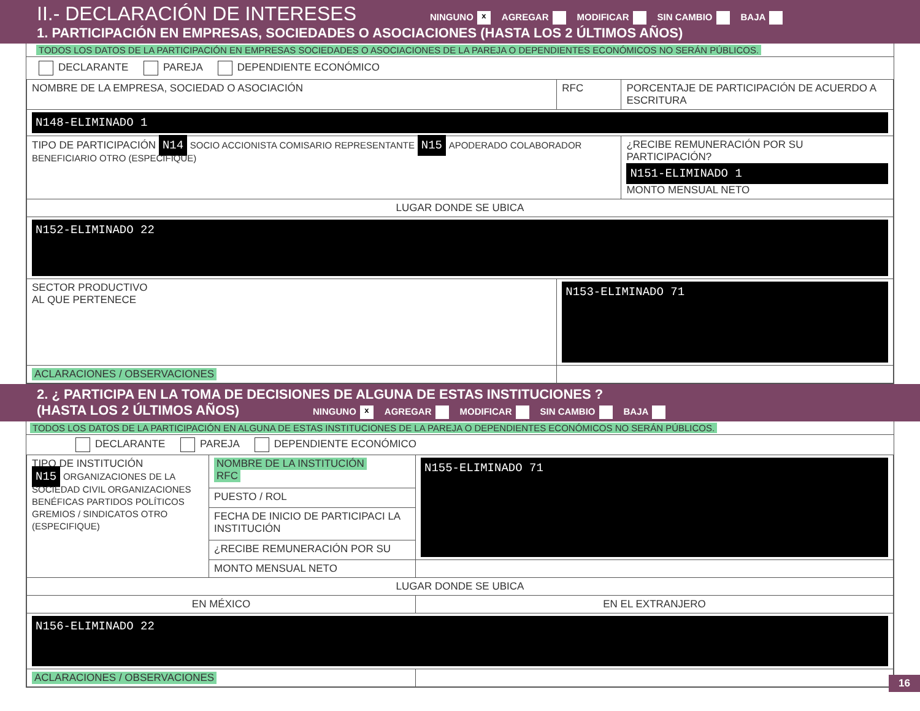II.- DECLARACIÓN DE INTERESES NINGUNO x AGREGAR MODIFICAR SIN CAMBIO BAJA
1. PARTICIPACIÓN EN EMPRESAS, SOCIEDADES O ASOCIACIONES (HASTA LOS 2 ÚLTIMOS AÑOS)
TODOS LOS DATOS DE LA PARTICIPACIÓN EN EMPRESAS SOCIEDADES O ASOCIACIONES DE LA PAREJA O DEPENDIENTES ECONÓMICOS NO SERÁN PÚBLICOS.
DECLARANTE PAREJA DEPENDIENTE ECONÓMICO
| NOMBRE DE LA EMPRESA, SOCIEDAD O ASOCIACIÓN | RFC | PORCENTAJE DE PARTICIPACIÓN DE ACUERDO A ESCRITURA |
| N148-ELIMINADO 1 | | |
| TIPO DE PARTICIPACIÓN N14 SOCIO ACCIONISTA COMISARIO REPRESENTANTE N15 APODERADO COLABORADOR BENEFICIARIO OTRO (ESPECIFIQUE) | | ¿RECIBE REMUNERACIÓN POR SU PARTICIPACIÓN? N151-ELIMINADO 1 MONTO MENSUAL NETO |
| LUGAR DONDE SE UBICA | | |
| N152-ELIMINADO 22 | | |
| SECTOR PRODUCTIVO AL QUE PERTENECE | N153-ELIMINADO 71 | |
| ACLARACIONES / OBSERVACIONES | | |
2. ¿ PARTICIPA EN LA TOMA DE DECISIONES DE ALGUNA DE ESTAS INSTITUCIONES ?
(HASTA LOS 2 ÚLTIMOS AÑOS) NINGUNO x AGREGAR MODIFICAR SIN CAMBIO BAJA
TODOS LOS DATOS DE LA PARTICIPACIÓN EN ALGUNA DE ESTAS INSTITUCIONES DE LA PAREJA O DEPENDIENTES ECONÓMICOS NO SERÁN PÚBLICOS.
DECLARANTE PAREJA DEPENDIENTE ECONÓMICO
| TIPO DE INSTITUCIÓN N15 ORGANIZACIONES DE LA SOCIEDAD CIVIL ORGANIZACIONES BENÉFICAS PARTIDOS POLÍTICOS GREMIOS / SINDICATOS OTRO (ESPECIFIQUE) | NOMBRE DE LA INSTITUCIÓN RFC | N155-ELIMINADO 71 |
| | PUESTO / ROL | |
| | FECHA DE INICIO DE PARTICIPACI LA INSTITUCIÓN | |
| | ¿RECIBE REMUNERACIÓN POR SU | |
| | MONTO MENSUAL NETO | |
| LUGAR DONDE SE UBICA | | |
| EN MÉXICO | | EN EL EXTRANJERO |
| N156-ELIMINADO 22 | | |
| ACLARACIONES / OBSERVACIONES | | |
16